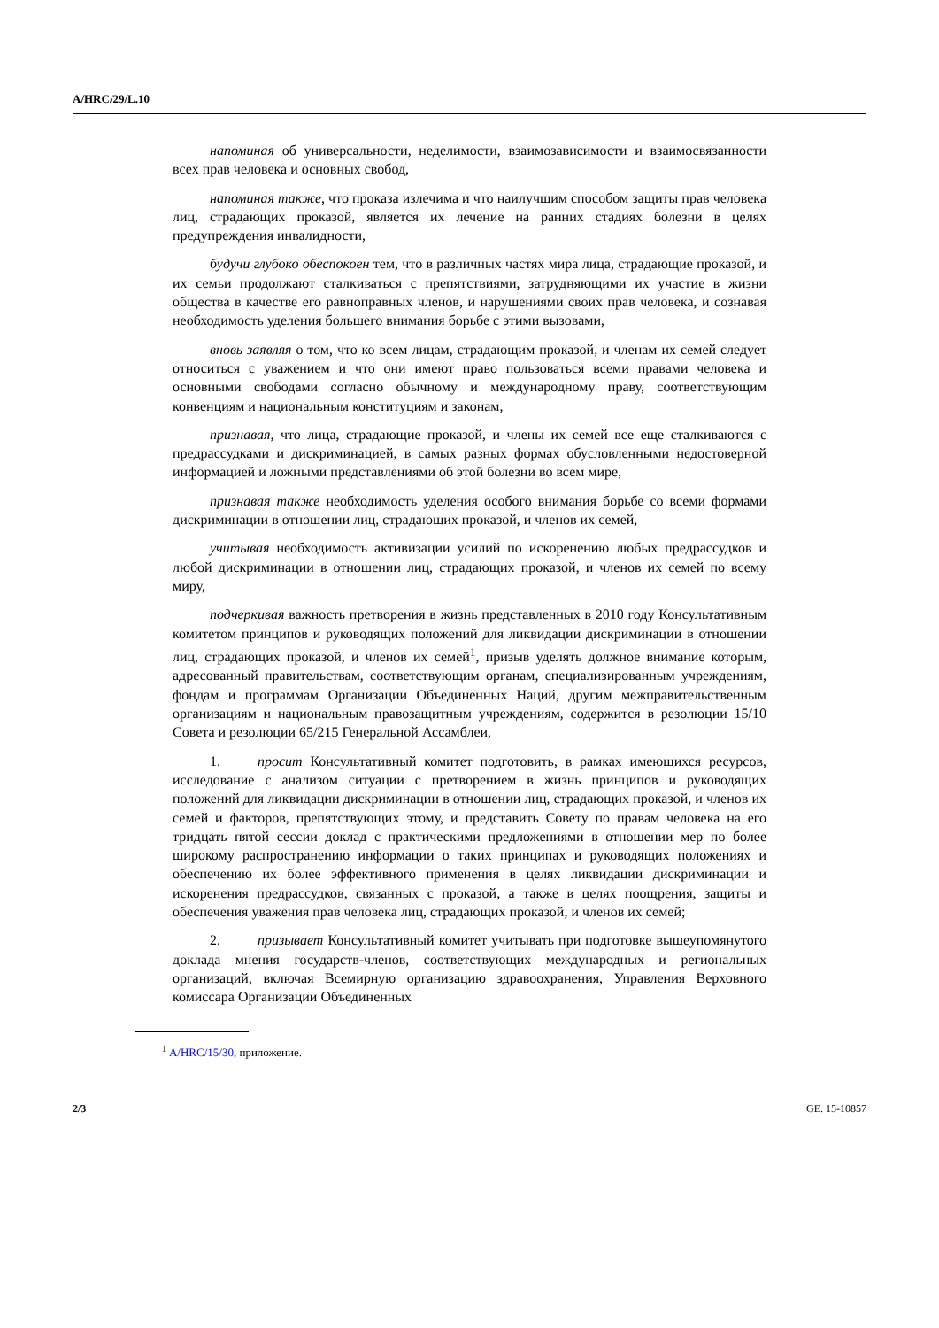A/HRC/29/L.10
напоминая об универсальности, неделимости, взаимозависимости и взаимосвязанности всех прав человека и основных свобод,
напоминая также, что проказа излечима и что наилучшим способом защиты прав человека лиц, страдающих проказой, является их лечение на ранних стадиях болезни в целях предупреждения инвалидности,
будучи глубоко обеспокоен тем, что в различных частях мира лица, страдающие проказой, и их семьи продолжают сталкиваться с препятствиями, затрудняющими их участие в жизни общества в качестве его равноправных членов, и нарушениями своих прав человека, и сознавая необходимость уделения большего внимания борьбе с этими вызовами,
вновь заявляя о том, что ко всем лицам, страдающим проказой, и членам их семей следует относиться с уважением и что они имеют право пользоваться всеми правами человека и основными свободами согласно обычному и международному праву, соответствующим конвенциям и национальным конституциям и законам,
признавая, что лица, страдающие проказой, и члены их семей все еще сталкиваются с предрассудками и дискриминацией, в самых разных формах обусловленными недостоверной информацией и ложными представлениями об этой болезни во всем мире,
признавая также необходимость уделения особого внимания борьбе со всеми формами дискриминации в отношении лиц, страдающих проказой, и членов их семей,
учитывая необходимость активизации усилий по искоренению любых предрассудков и любой дискриминации в отношении лиц, страдающих проказой, и членов их семей по всему миру,
подчеркивая важность претворения в жизнь представленных в 2010 году Консультативным комитетом принципов и руководящих положений для ликвидации дискриминации в отношении лиц, страдающих проказой, и членов их семей<sup>1</sup>, призыв уделять должное внимание которым, адресованный правительствам, соответствующим органам, специализированным учреждениям, фондам и программам Организации Объединенных Наций, другим межправительственным организациям и национальным правозащитным учреждениям, содержится в резолюции 15/10 Совета и резолюции 65/215 Генеральной Ассамблеи,
1. просит Консультативный комитет подготовить, в рамках имеющихся ресурсов, исследование с анализом ситуации с претворением в жизнь принципов и руководящих положений для ликвидации дискриминации в отношении лиц, страдающих проказой, и членов их семей и факторов, препятствующих этому, и представить Совету по правам человека на его тридцать пятой сессии доклад с практическими предложениями в отношении мер по более широкому распространению информации о таких принципах и руководящих положениях и обеспечению их более эффективного применения в целях ликвидации дискриминации и искоренения предрассудков, связанных с проказой, а также в целях поощрения, защиты и обеспечения уважения прав человека лиц, страдающих проказой, и членов их семей;
2. призывает Консультативный комитет учитывать при подготовке вышеупомянутого доклада мнения государств-членов, соответствующих международных и региональных организаций, включая Всемирную организацию здравоохранения, Управления Верховного комиссара Организации Объединенных
<sup>1</sup> A/HRC/15/30, приложение.
2/3 GE. 15-10857